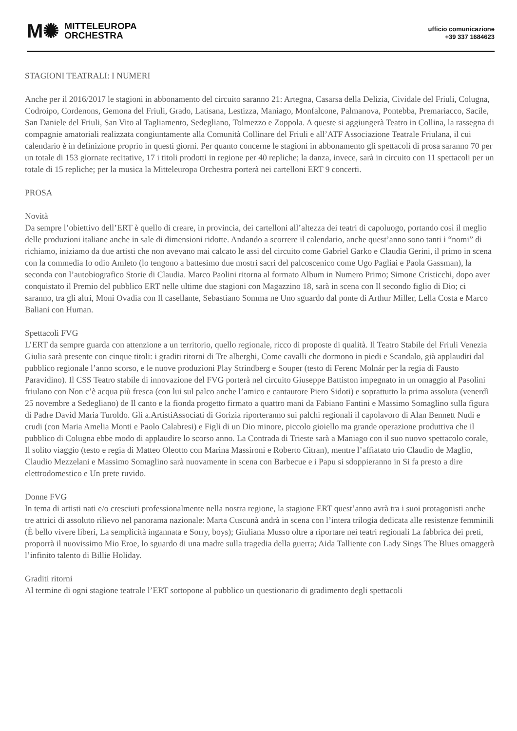M✺ MITTELEUROPA
ORCHESTRA
ufficio comunicazione
+39 337 1684623
STAGIONI TEATRALI: I NUMERI
Anche per il 2016/2017 le stagioni in abbonamento del circuito saranno 21: Artegna, Casarsa della Delizia, Cividale del Friuli, Colugna, Codroipo, Cordenons, Gemona del Friuli, Grado, Latisana, Lestizza, Maniago, Monfalcone, Palmanova, Pontebba, Premariacco, Sacile, San Daniele del Friuli, San Vito al Tagliamento, Sedegliano, Tolmezzo e Zoppola. A queste si aggiungerà Teatro in Collina, la rassegna di compagnie amatoriali realizzata congiuntamente alla Comunità Collinare del Friuli e all’ATF Associazione Teatrale Friulana, il cui calendario è in definizione proprio in questi giorni. Per quanto concerne le stagioni in abbonamento gli spettacoli di prosa saranno 70 per un totale di 153 giornate recitative, 17 i titoli prodotti in regione per 40 repliche; la danza, invece, sarà in circuito con 11 spettacoli per un totale di 15 repliche; per la musica la Mitteleuropa Orchestra porterà nei cartelloni ERT 9 concerti.
PROSA
Novità
Da sempre l’obiettivo dell’ERT è quello di creare, in provincia, dei cartelloni all’altezza dei teatri di capoluogo, portando così il meglio delle produzioni italiane anche in sale di dimensioni ridotte. Andando a scorrere il calendario, anche quest’anno sono tanti i “nomi” di richiamo, iniziamo da due artisti che non avevano mai calcato le assi del circuito come Gabriel Garko e Claudia Gerini, il primo in scena con la commedia Io odio Amleto (lo tengono a battesimo due mostri sacri del palcoscenico come Ugo Pagliai e Paola Gassman), la seconda con l’autobiografico Storie di Claudia. Marco Paolini ritorna al formato Album in Numero Primo; Simone Cristicchi, dopo aver conquistato il Premio del pubblico ERT nelle ultime due stagioni con Magazzino 18, sarà in scena con Il secondo figlio di Dio; ci saranno, tra gli altri, Moni Ovadia con Il casellante, Sebastiano Somma ne Uno sguardo dal ponte di Arthur Miller, Lella Costa e Marco Baliani con Human.
Spettacoli FVG
L’ERT da sempre guarda con attenzione a un territorio, quello regionale, ricco di proposte di qualità. Il Teatro Stabile del Friuli Venezia Giulia sarà presente con cinque titoli: i graditi ritorni di Tre alberghi, Come cavalli che dormono in piedi e Scandalo, già applauditi dal pubblico regionale l’anno scorso, e le nuove produzioni Play Strindberg e Souper (testo di Ferenc Molnár per la regia di Fausto Paravidino). Il CSS Teatro stabile di innovazione del FVG porterà nel circuito Giuseppe Battiston impegnato in un omaggio al Pasolini friulano con Non c’è acqua più fresca (con lui sul palco anche l’amico e cantautore Piero Sidoti) e soprattutto la prima assoluta (venerdì 25 novembre a Sedegliano) de Il canto e la fionda progetto firmato a quattro mani da Fabiano Fantini e Massimo Somaglino sulla figura di Padre David Maria Turoldo. Gli a.ArtistiAssociati di Gorizia riporteranno sui palchi regionali il capolavoro di Alan Bennett Nudi e crudi (con Maria Amelia Monti e Paolo Calabresi) e Figli di un Dio minore, piccolo gioiello ma grande operazione produttiva che il pubblico di Colugna ebbe modo di applaudire lo scorso anno. La Contrada di Trieste sarà a Maniago con il suo nuovo spettacolo corale, Il solito viaggio (testo e regia di Matteo Oleotto con Marina Massironi e Roberto Citran), mentre l’affiatato trio Claudio de Maglio, Claudio Mezzelani e Massimo Somaglino sarà nuovamente in scena con Barbecue e i Papu si sdoppieranno in Si fa presto a dire elettrodomestico e Un prete ruvido.
Donne FVG
In tema di artisti nati e/o cresciuti professionalmente nella nostra regione, la stagione ERT quest’anno avrà tra i suoi protagonisti anche tre attrici di assoluto rilievo nel panorama nazionale: Marta Cuscunà andrà in scena con l’intera trilogia dedicata alle resistenze femminili (È bello vivere liberi, La semplicità ingannata e Sorry, boys); Giuliana Musso oltre a riportare nei teatri regionali La fabbrica dei preti, proporrà il nuovissimo Mio Eroe, lo sguardo di una madre sulla tragedia della guerra; Aida Talliente con Lady Sings The Blues omaggerà l’infinito talento di Billie Holiday.
Graditi ritorni
Al termine di ogni stagione teatrale l’ERT sottopone al pubblico un questionario di gradimento degli spettacoli